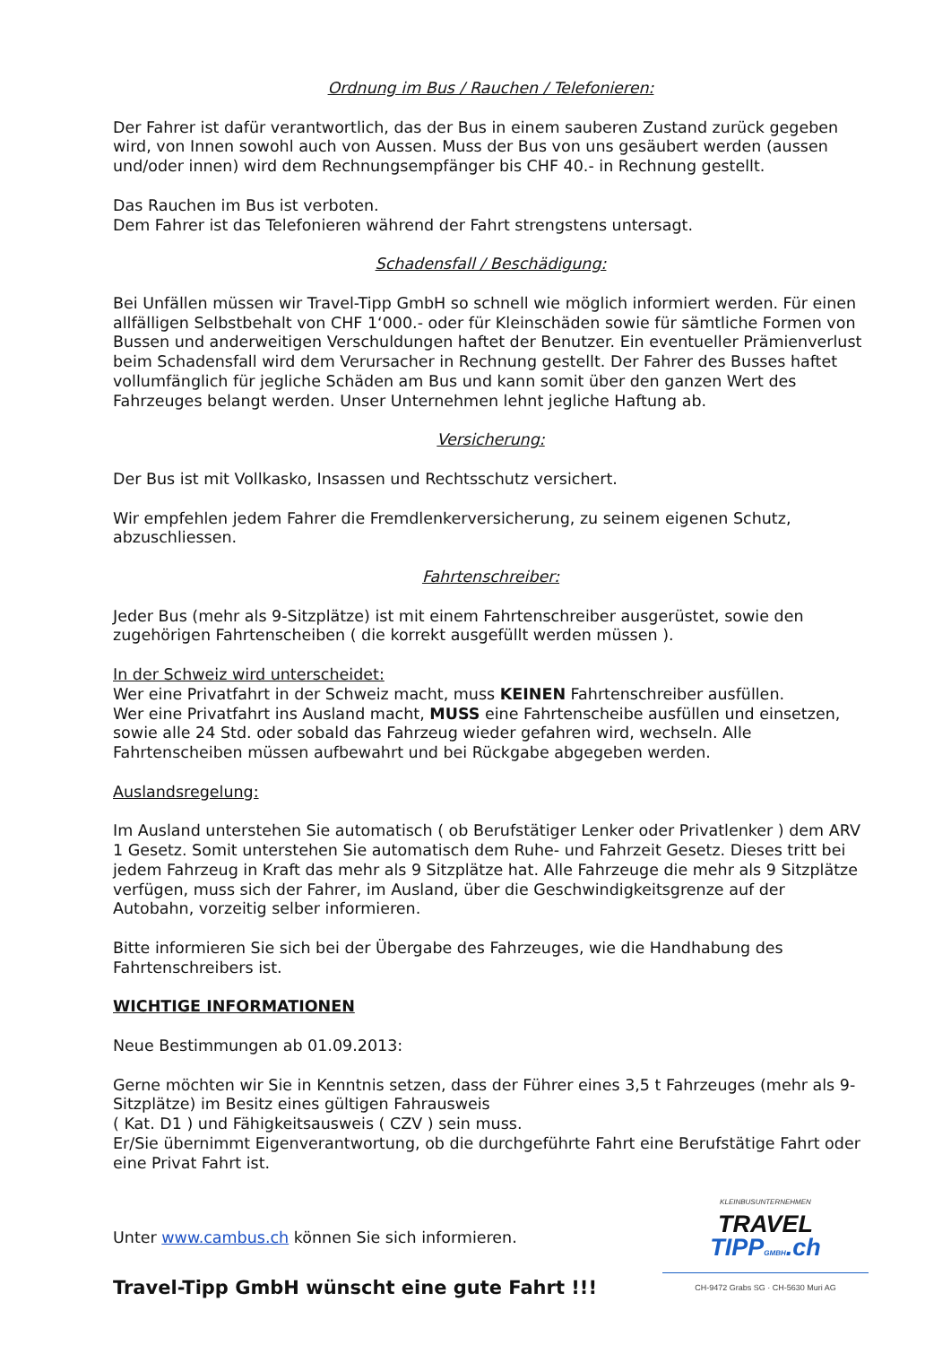Ordnung im Bus / Rauchen / Telefonieren:
Der Fahrer ist dafür verantwortlich, das der Bus in einem sauberen Zustand zurück gegeben wird, von Innen sowohl auch von Aussen. Muss der Bus von uns gesäubert werden (aussen und/oder innen) wird dem Rechnungsempfänger bis CHF 40.- in Rechnung gestellt.
Das Rauchen im Bus ist verboten.
Dem Fahrer ist das Telefonieren während der Fahrt strengstens untersagt.
Schadensfall / Beschädigung:
Bei Unfällen müssen wir Travel-Tipp GmbH so schnell wie möglich informiert werden. Für einen allfälligen Selbstbehalt von CHF 1‘000.- oder für Kleinschäden sowie für sämtliche Formen von Bussen und anderweitigen Verschuldungen haftet der Benutzer. Ein eventueller Prämienverlust beim Schadensfall wird dem Verursacher in Rechnung gestellt. Der Fahrer des Busses haftet vollumfänglich für jegliche Schäden am Bus und kann somit über den ganzen Wert des Fahrzeuges belangt werden. Unser Unternehmen lehnt jegliche Haftung ab.
Versicherung:
Der Bus ist mit Vollkasko, Insassen und Rechtsschutz versichert.
Wir empfehlen jedem Fahrer die Fremdlenkerversicherung, zu seinem eigenen Schutz, abzuschliessen.
Fahrtenschreiber:
Jeder Bus (mehr als 9-Sitzplätze) ist mit einem Fahrtenschreiber ausgerüstet, sowie den zugehörigen Fahrtenscheiben ( die korrekt ausgefüllt werden müssen ).
In der Schweiz wird unterscheidet:
Wer eine Privatfahrt in der Schweiz macht, muss KEINEN Fahrtenschreiber ausfüllen.
Wer eine Privatfahrt ins Ausland macht, MUSS eine Fahrtenscheibe ausfüllen und einsetzen, sowie alle 24 Std. oder sobald das Fahrzeug wieder gefahren wird, wechseln. Alle Fahrtenscheiben müssen aufbewahrt und bei Rückgabe abgegeben werden.
Auslandsregelung:
Im Ausland unterstehen Sie automatisch ( ob Berufstätiger Lenker oder Privatlenker ) dem ARV 1 Gesetz. Somit unterstehen Sie automatisch dem Ruhe- und Fahrzeit Gesetz. Dieses tritt bei jedem Fahrzeug in Kraft das mehr als 9 Sitzplätze hat. Alle Fahrzeuge die mehr als 9 Sitzplätze verfügen, muss sich der Fahrer, im Ausland, über die Geschwindigkeitsgrenze auf der Autobahn, vorzeitig selber informieren.
Bitte informieren Sie sich bei der Übergabe des Fahrzeuges, wie die Handhabung des Fahrtenschreibers ist.
WICHTIGE INFORMATIONEN
Neue Bestimmungen ab 01.09.2013:
Gerne möchten wir Sie in Kenntnis setzen, dass der Führer eines 3,5 t Fahrzeuges (mehr als 9-Sitzplätze) im Besitz eines gültigen Fahrausweis
( Kat. D1 ) und Fähigkeitsausweis ( CZV ) sein muss.
Er/Sie übernimmt Eigenverantwortung, ob die durchgeführte Fahrt eine Berufstätige Fahrt oder eine Privat Fahrt ist.
Unter www.cambus.ch können Sie sich informieren.
Travel-Tipp GmbH wünscht eine gute Fahrt !!!
KLEINBUSUNTERNEHMEN
TRAVEL
TIPPGMBH.ch
CH-9472 Grabs SG · CH-5630 Muri AG